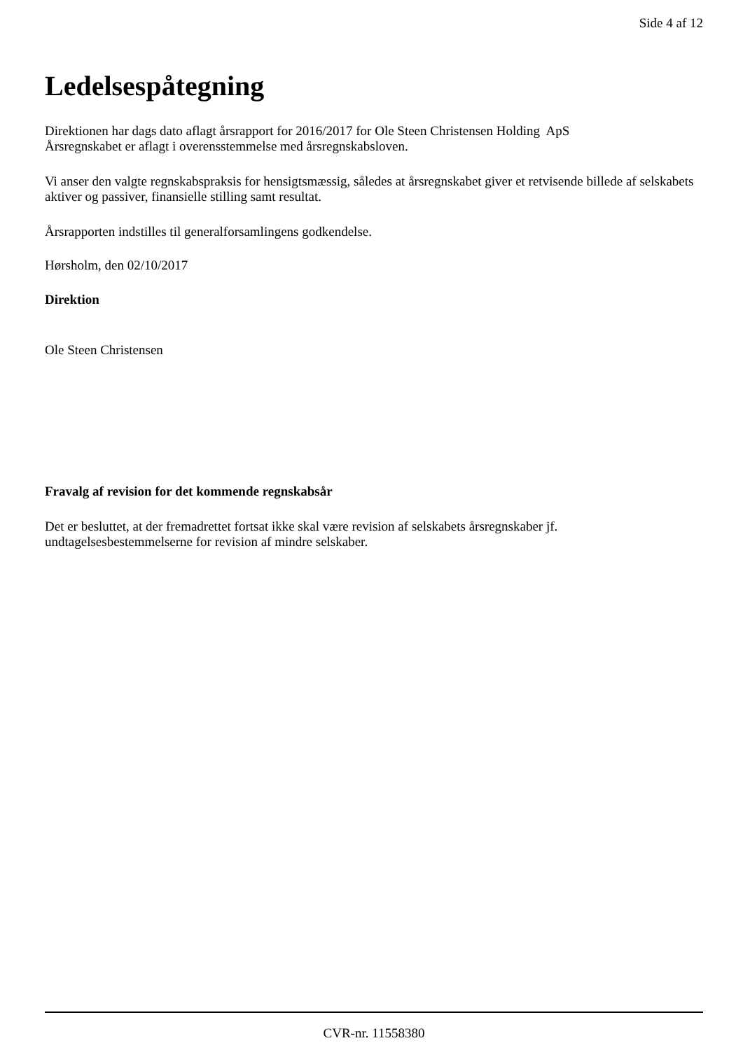Side 4 af 12
Ledelsespåtegning
Direktionen har dags dato aflagt årsrapport for 2016/2017 for Ole Steen Christensen Holding ApS
Årsregnskabet er aflagt i overensstemmelse med årsregnskabsloven.
Vi anser den valgte regnskabspraksis for hensigtsmæssig, således at årsregnskabet giver et retvisende billede af selskabets aktiver og passiver, finansielle stilling samt resultat.
Årsrapporten indstilles til generalforsamlingens godkendelse.
Hørsholm, den 02/10/2017
Direktion
Ole Steen Christensen
Fravalg af revision for det kommende regnskabsår
Det er besluttet, at der fremadrettet fortsat ikke skal være revision af selskabets årsregnskaber jf. undtagelsesbestemmelserne for revision af mindre selskaber.
CVR-nr. 11558380